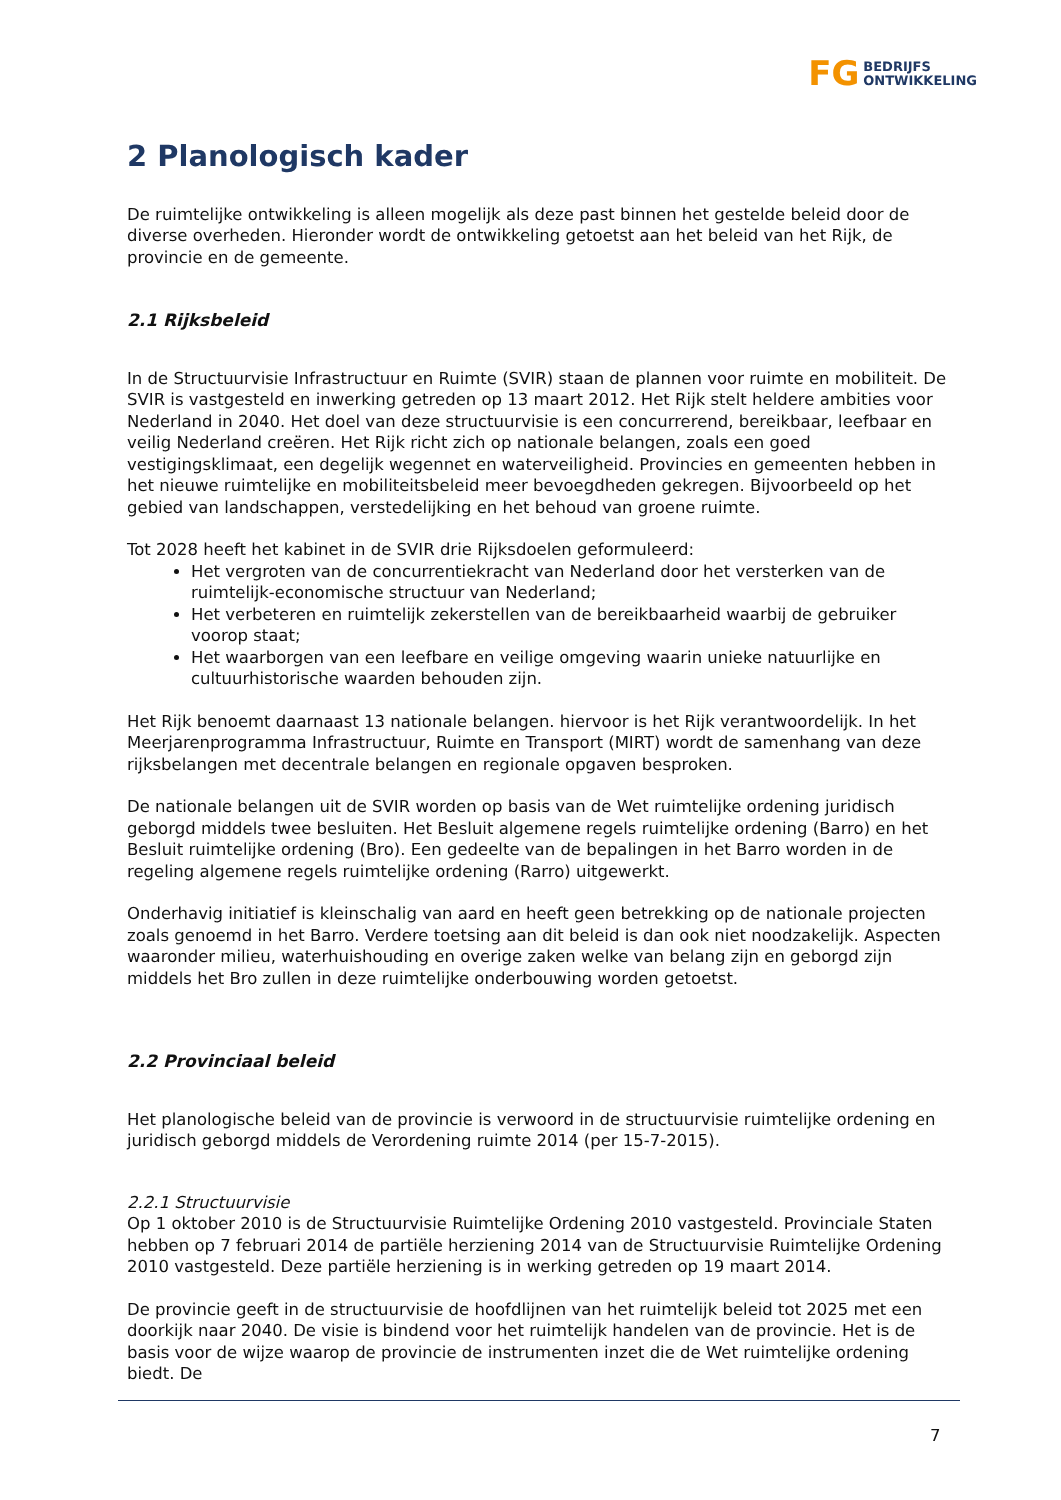FG BEDRIJFS
ONTWIKKELING
2 Planologisch kader
De ruimtelijke ontwikkeling is alleen mogelijk als deze past binnen het gestelde beleid door de diverse overheden. Hieronder wordt de ontwikkeling getoetst aan het beleid van het Rijk, de provincie en de gemeente.
2.1 Rijksbeleid
In de Structuurvisie Infrastructuur en Ruimte (SVIR) staan de plannen voor ruimte en mobiliteit. De SVIR is vastgesteld en inwerking getreden op 13 maart 2012. Het Rijk stelt heldere ambities voor Nederland in 2040. Het doel van deze structuurvisie is een concurrerend, bereikbaar, leefbaar en veilig Nederland creëren. Het Rijk richt zich op nationale belangen, zoals een goed vestigingsklimaat, een degelijk wegennet en waterveiligheid. Provincies en gemeenten hebben in het nieuwe ruimtelijke en mobiliteitsbeleid meer bevoegdheden gekregen. Bijvoorbeeld op het gebied van landschappen, verstedelijking en het behoud van groene ruimte.
Tot 2028 heeft het kabinet in de SVIR drie Rijksdoelen geformuleerd:
Het vergroten van de concurrentiekracht van Nederland door het versterken van de ruimtelijk-economische structuur van Nederland;
Het verbeteren en ruimtelijk zekerstellen van de bereikbaarheid waarbij de gebruiker voorop staat;
Het waarborgen van een leefbare en veilige omgeving waarin unieke natuurlijke en cultuurhistorische waarden behouden zijn.
Het Rijk benoemt daarnaast 13 nationale belangen. hiervoor is het Rijk verantwoordelijk. In het Meerjarenprogramma Infrastructuur, Ruimte en Transport (MIRT) wordt de samenhang van deze rijksbelangen met decentrale belangen en regionale opgaven besproken.
De nationale belangen uit de SVIR worden op basis van de Wet ruimtelijke ordening juridisch geborgd middels twee besluiten. Het Besluit algemene regels ruimtelijke ordening (Barro) en het Besluit ruimtelijke ordening (Bro). Een gedeelte van de bepalingen in het Barro worden in de regeling algemene regels ruimtelijke ordening (Rarro) uitgewerkt.
Onderhavig initiatief is kleinschalig van aard en heeft geen betrekking op de nationale projecten zoals genoemd in het Barro. Verdere toetsing aan dit beleid is dan ook niet noodzakelijk. Aspecten waaronder milieu, waterhuishouding en overige zaken welke van belang zijn en geborgd zijn middels het Bro zullen in deze ruimtelijke onderbouwing worden getoetst.
2.2 Provinciaal beleid
Het planologische beleid van de provincie is verwoord in de structuurvisie ruimtelijke ordening en juridisch geborgd middels de Verordening ruimte 2014 (per 15-7-2015).
2.2.1 Structuurvisie
Op 1 oktober 2010 is de Structuurvisie Ruimtelijke Ordening 2010 vastgesteld. Provinciale Staten hebben op 7 februari 2014 de partiële herziening 2014 van de Structuurvisie Ruimtelijke Ordening 2010 vastgesteld. Deze partiële herziening is in werking getreden op 19 maart 2014.
De provincie geeft in de structuurvisie de hoofdlijnen van het ruimtelijk beleid tot 2025 met een doorkijk naar 2040. De visie is bindend voor het ruimtelijk handelen van de provincie. Het is de basis voor de wijze waarop de provincie de instrumenten inzet die de Wet ruimtelijke ordening biedt. De
7